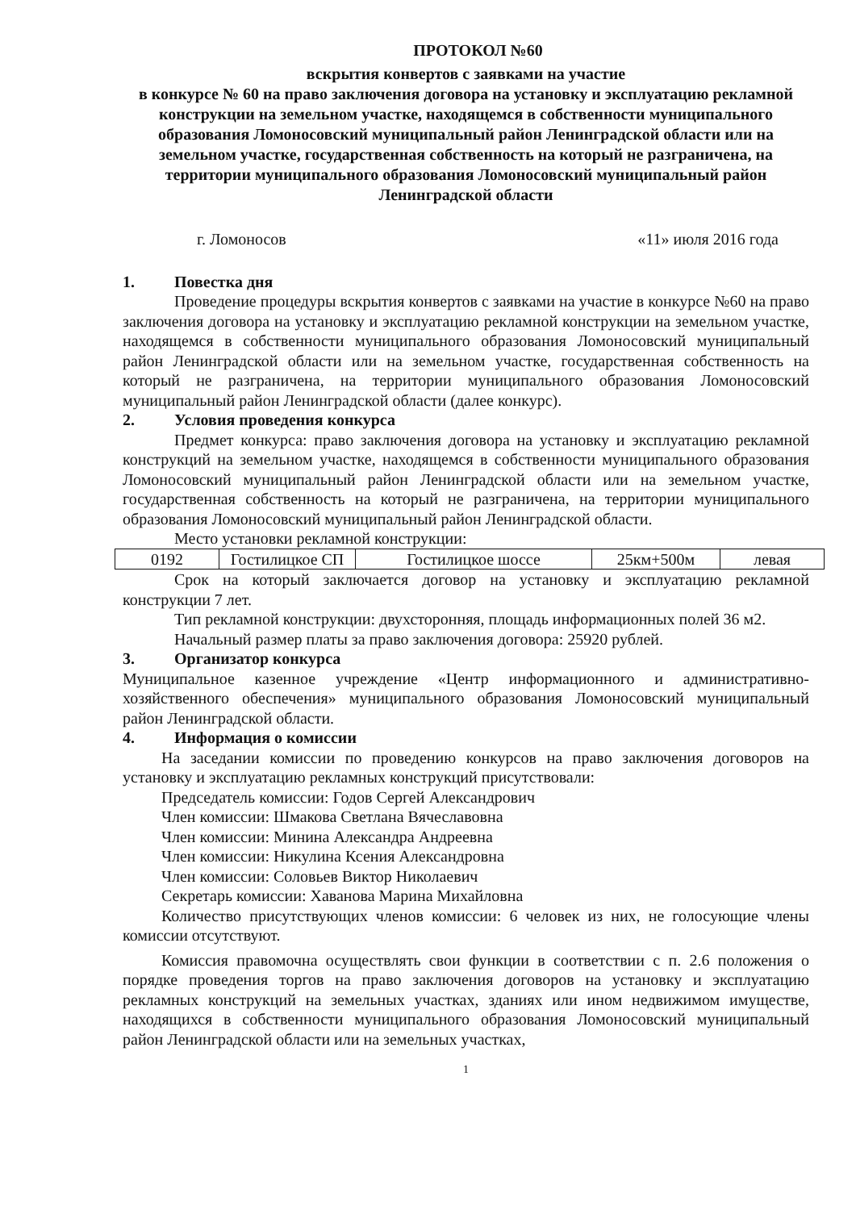ПРОТОКОЛ №60
вскрытия конвертов с заявками на участие
в конкурсе № 60 на право заключения договора на установку и эксплуатацию рекламной конструкции на земельном участке, находящемся в собственности муниципального образования Ломоносовский муниципальный район Ленинградской области или на земельном участке, государственная собственность на который не разграничена, на территории муниципального образования Ломоносовский муниципальный район Ленинградской области
г. Ломоносов «11» июля 2016 года
1. Повестка дня
Проведение процедуры вскрытия конвертов с заявками на участие в конкурсе №60 на право заключения договора на установку и эксплуатацию рекламной конструкции на земельном участке, находящемся в собственности муниципального образования Ломоносовский муниципальный район Ленинградской области или на земельном участке, государственная собственность на который не разграничена, на территории муниципального образования Ломоносовский муниципальный район Ленинградской области (далее конкурс).
2. Условия проведения конкурса
Предмет конкурса: право заключения договора на установку и эксплуатацию рекламной конструкций на земельном участке, находящемся в собственности муниципального образования Ломоносовский муниципальный район Ленинградской области или на земельном участке, государственная собственность на который не разграничена, на территории муниципального образования Ломоносовский муниципальный район Ленинградской области.
Место установки рекламной конструкции:
| 0192 | Гостилицкое СП | Гостилицкое шоссе | 25км+500м | левая |
Срок на который заключается договор на установку и эксплуатацию рекламной конструкции 7 лет.
Тип рекламной конструкции: двухсторонняя, площадь информационных полей 36 м2.
Начальный размер платы за право заключения договора: 25920 рублей.
3. Организатор конкурса
Муниципальное казенное учреждение «Центр информационного и административно-хозяйственного обеспечения» муниципального образования Ломоносовский муниципальный район Ленинградской области.
4. Информация о комиссии
На заседании комиссии по проведению конкурсов на право заключения договоров на установку и эксплуатацию рекламных конструкций присутствовали:
Председатель комиссии: Годов Сергей Александрович
Член комиссии: Шмакова Светлана Вячеславовна
Член комиссии: Минина Александра Андреевна
Член комиссии: Никулина Ксения Александровна
Член комиссии: Соловьев Виктор Николаевич
Секретарь комиссии: Хаванова Марина Михайловна
Количество присутствующих членов комиссии: 6 человек из них, не голосующие члены комиссии отсутствуют.
Комиссия правомочна осуществлять свои функции в соответствии с п. 2.6 положения о порядке проведения торгов на право заключения договоров на установку и эксплуатацию рекламных конструкций на земельных участках, зданиях или ином недвижимом имуществе, находящихся в собственности муниципального образования Ломоносовский муниципальный район Ленинградской области или на земельных участках,
1